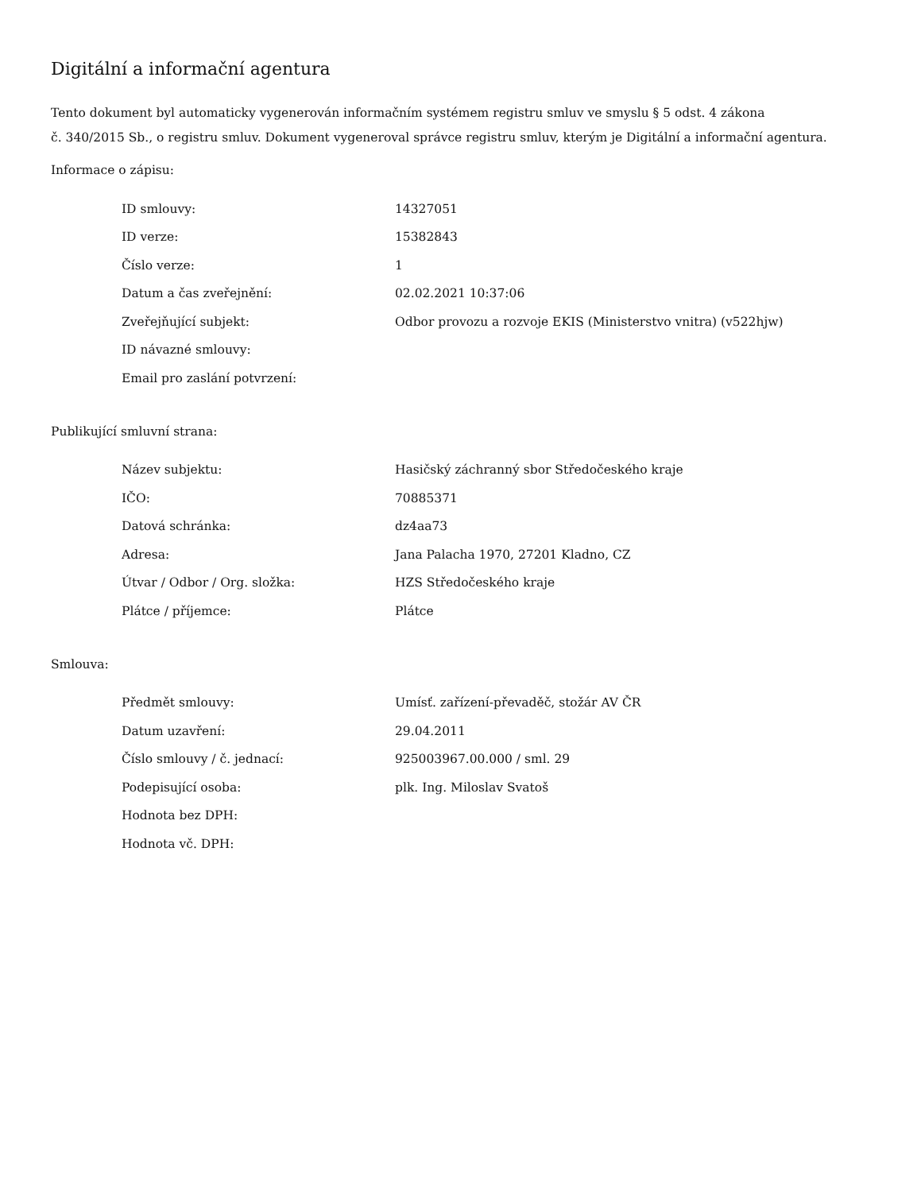Digitální a informační agentura
Tento dokument byl automaticky vygenerován informačním systémem registru smluv ve smyslu § 5 odst. 4 zákona
č. 340/2015 Sb., o registru smluv. Dokument vygeneroval správce registru smluv, kterým je Digitální a informační agentura.
Informace o zápisu:
| ID smlouvy: | 14327051 |
| ID verze: | 15382843 |
| Číslo verze: | 1 |
| Datum a čas zveřejnění: | 02.02.2021 10:37:06 |
| Zveřejňující subjekt: | Odbor provozu a rozvoje EKIS (Ministerstvo vnitra) (v522hjw) |
| ID návazné smlouvy: | |
| Email pro zaslání potvrzení: | |
Publikující smluvní strana:
| Název subjektu: | Hasičský záchranný sbor Středočeského kraje |
| IČO: | 70885371 |
| Datová schránka: | dz4aa73 |
| Adresa: | Jana Palacha 1970, 27201 Kladno, CZ |
| Útvar / Odbor / Org. složka: | HZS Středočeského kraje |
| Plátce / příjemce: | Plátce |
Smlouva:
| Předmět smlouvy: | Umísť. zařízení-převaděč, stožár AV ČR |
| Datum uzavření: | 29.04.2011 |
| Číslo smlouvy / č. jednací: | 925003967.00.000 / sml. 29 |
| Podepisující osoba: | plk. Ing. Miloslav Svatoš |
| Hodnota bez DPH: | |
| Hodnota vč. DPH: | |